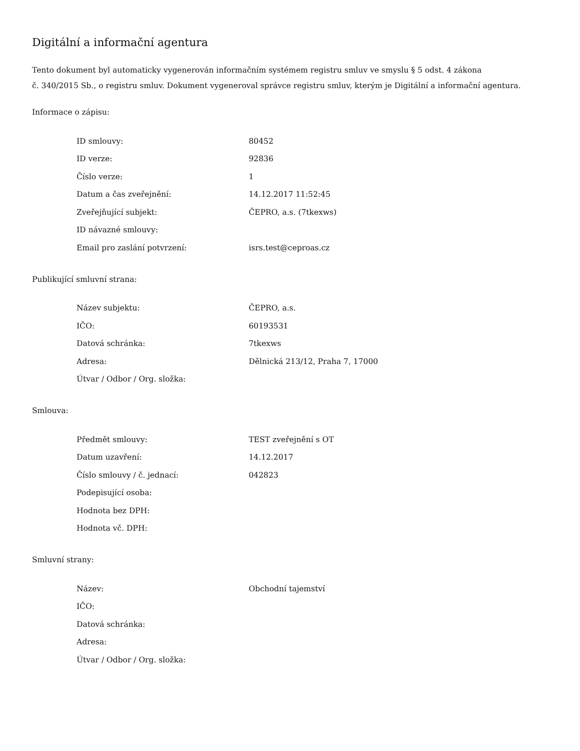Digitální a informační agentura
Tento dokument byl automaticky vygenerován informačním systémem registru smluv ve smyslu § 5 odst. 4 zákona
č. 340/2015 Sb., o registru smluv. Dokument vygeneroval správce registru smluv, kterým je Digitální a informační agentura.
Informace o zápisu:
| ID smlouvy: | 80452 |
| ID verze: | 92836 |
| Číslo verze: | 1 |
| Datum a čas zveřejnění: | 14.12.2017 11:52:45 |
| Zveřejňující subjekt: | ČEPRO, a.s. (7tkexws) |
| ID návazné smlouvy: | |
| Email pro zaslání potvrzení: | isrs.test@ceproas.cz |
Publikující smluvní strana:
| Název subjektu: | ČEPRO, a.s. |
| IČO: | 60193531 |
| Datová schránka: | 7tkexws |
| Adresa: | Dělnická 213/12, Praha 7, 17000 |
| Útvar / Odbor / Org. složka: | |
Smlouva:
| Předmět smlouvy: | TEST zveřejnění s OT |
| Datum uzavření: | 14.12.2017 |
| Číslo smlouvy / č. jednací: | 042823 |
| Podepisující osoba: | |
| Hodnota bez DPH: | |
| Hodnota vč. DPH: | |
Smluvní strany:
| Název: | Obchodní tajemství |
| IČO: | |
| Datová schránka: | |
| Adresa: | |
| Útvar / Odbor / Org. složka: | |